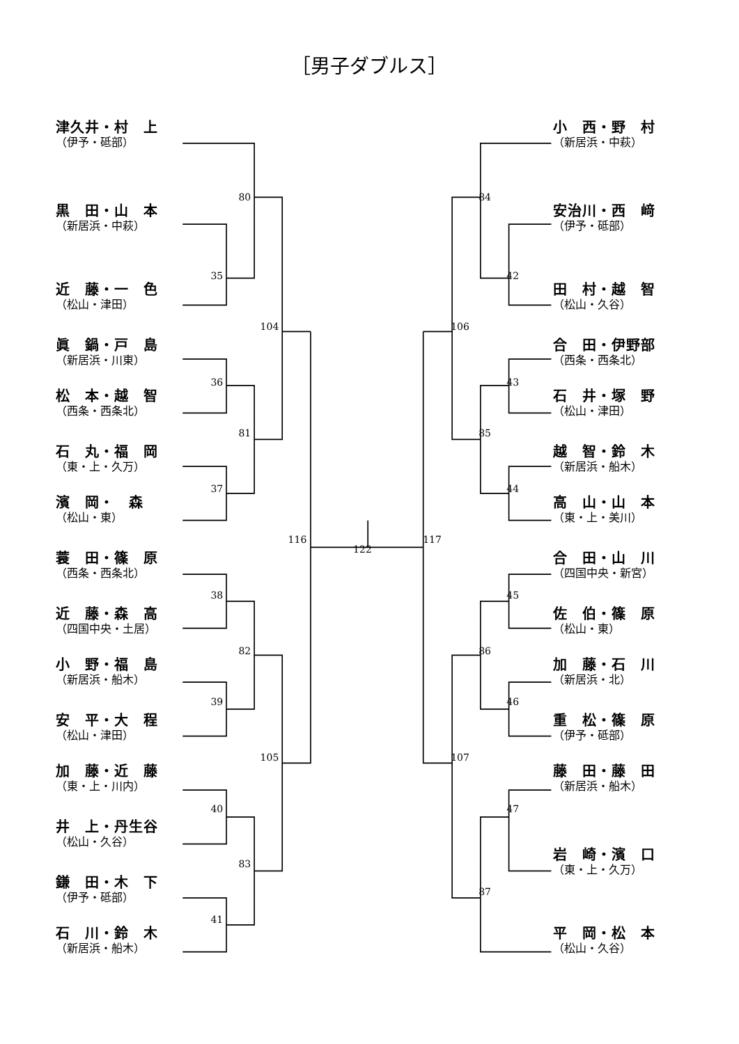［男子ダブルス］
津久井・村　上
（伊予・砥部）
黒　田・山　本
（新居浜・中萩）
近　藤・一　色
（松山・津田）
眞　鍋・戸　島
（新居浜・川東）
松　本・越　智
（西条・西条北）
石　丸・福　岡
（東・上・久万）
濱　岡・　森
（松山・東）
蓑　田・篠　原
（西条・西条北）
近　藤・森　高
（四国中央・土居）
小　野・福　島
（新居浜・船木）
安　平・大　程
（松山・津田）
加　藤・近　藤
（東・上・川内）
井　上・丹生谷
（松山・久谷）
鎌　田・木　下
（伊予・砥部）
石　川・鈴　木
（新居浜・船木）
80
35
104
36
81
37
116
122
117
38
82
39
105
40
83
41
84
42
106
43
85
44
45
86
46
107
47
87
小　西・野　村
（新居浜・中萩）
安治川・西　﨑
（伊予・砥部）
田　村・越　智
（松山・久谷）
合　田・伊野部
（西条・西条北）
石　井・塚　野
（松山・津田）
越　智・鈴　木
（新居浜・船木）
高　山・山　本
（東・上・美川）
合　田・山　川
（四国中央・新宮）
佐　伯・篠　原
（松山・東）
加　藤・石　川
（新居浜・北）
重　松・篠　原
（伊予・砥部）
藤　田・藤　田
（新居浜・船木）
岩　崎・濱　口
（東・上・久万）
平　岡・松　本
（松山・久谷）